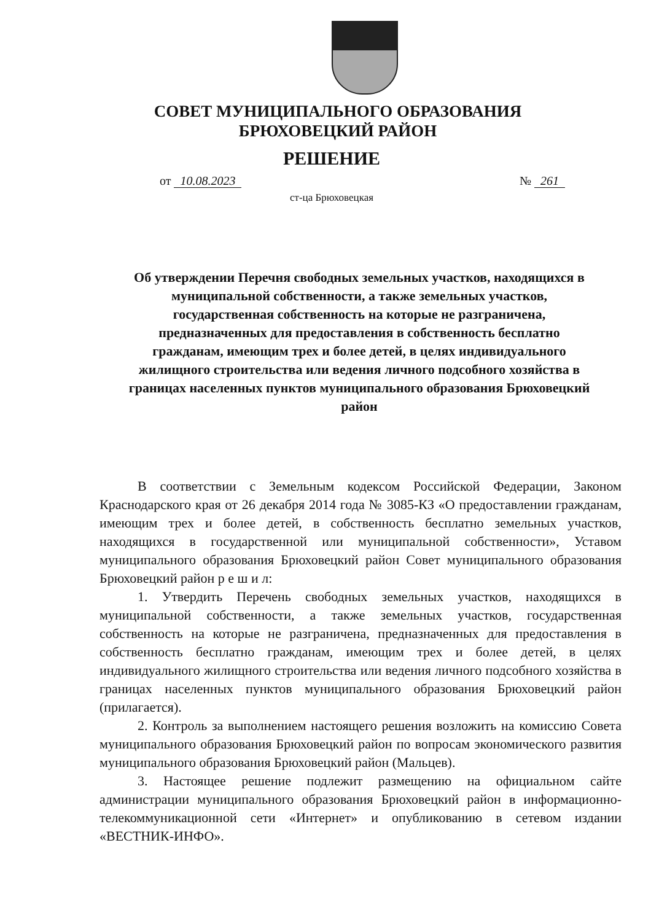СОВЕТ МУНИЦИПАЛЬНОГО ОБРАЗОВАНИЯ
БРЮХОВЕЦКИЙ РАЙОН
РЕШЕНИЕ
от 10.08.2023 № 261
ст-ца Брюховецкая
Об утверждении Перечня свободных земельных участков, находящихся в муниципальной собственности, а также земельных участков, государственная собственность на которые не разграничена, предназначенных для предоставления в собственность бесплатно гражданам, имеющим трех и более детей, в целях индивидуального жилищного строительства или ведения личного подсобного хозяйства в границах населенных пунктов муниципального образования Брюховецкий район
В соответствии с Земельным кодексом Российской Федерации, Законом Краснодарского края от 26 декабря 2014 года № 3085-КЗ «О предоставлении гражданам, имеющим трех и более детей, в собственность бесплатно земельных участков, находящихся в государственной или муниципальной собственности», Уставом муниципального образования Брюховецкий район Совет муниципального образования Брюховецкий район р е ш и л:
1. Утвердить Перечень свободных земельных участков, находящихся в муниципальной собственности, а также земельных участков, государственная собственность на которые не разграничена, предназначенных для предоставления в собственность бесплатно гражданам, имеющим трех и более детей, в целях индивидуального жилищного строительства или ведения личного подсобного хозяйства в границах населенных пунктов муниципального образования Брюховецкий район (прилагается).
2. Контроль за выполнением настоящего решения возложить на комиссию Совета муниципального образования Брюховецкий район по вопросам экономического развития муниципального образования Брюховецкий район (Мальцев).
3. Настоящее решение подлежит размещению на официальном сайте администрации муниципального образования Брюховецкий район в информационно-телекоммуникационной сети «Интернет» и опубликованию в сетевом издании «ВЕСТНИК-ИНФО».